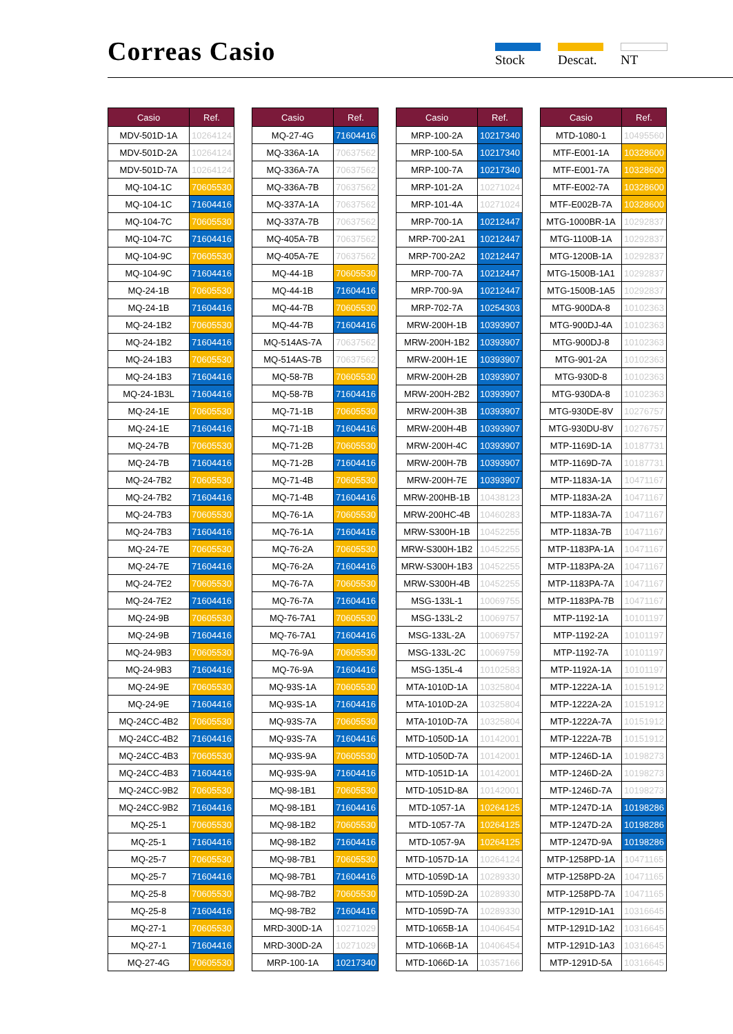Correas Casio Stock Descat. NT
| Casio | Ref. |
| --- | --- |
| MDV-501D-1A | 10264124 |
| MDV-501D-2A | 10264124 |
| MDV-501D-7A | 10264124 |
| MQ-104-1C | 70605530 |
| MQ-104-1C | 71604416 |
| MQ-104-7C | 70605530 |
| MQ-104-7C | 71604416 |
| MQ-104-9C | 70605530 |
| MQ-104-9C | 71604416 |
| MQ-24-1B | 70605530 |
| MQ-24-1B | 71604416 |
| MQ-24-1B2 | 70605530 |
| MQ-24-1B2 | 71604416 |
| MQ-24-1B3 | 70605530 |
| MQ-24-1B3 | 71604416 |
| MQ-24-1B3L | 71604416 |
| MQ-24-1E | 70605530 |
| MQ-24-1E | 71604416 |
| MQ-24-7B | 70605530 |
| MQ-24-7B | 71604416 |
| MQ-24-7B2 | 70605530 |
| MQ-24-7B2 | 71604416 |
| MQ-24-7B3 | 70605530 |
| MQ-24-7B3 | 71604416 |
| MQ-24-7E | 70605530 |
| MQ-24-7E | 71604416 |
| MQ-24-7E2 | 70605530 |
| MQ-24-7E2 | 71604416 |
| MQ-24-9B | 70605530 |
| MQ-24-9B | 71604416 |
| MQ-24-9B3 | 70605530 |
| MQ-24-9B3 | 71604416 |
| MQ-24-9E | 70605530 |
| MQ-24-9E | 71604416 |
| MQ-24CC-4B2 | 70605530 |
| MQ-24CC-4B2 | 71604416 |
| MQ-24CC-4B3 | 70605530 |
| MQ-24CC-4B3 | 71604416 |
| MQ-24CC-9B2 | 70605530 |
| MQ-24CC-9B2 | 71604416 |
| MQ-25-1 | 70605530 |
| MQ-25-1 | 71604416 |
| MQ-25-7 | 70605530 |
| MQ-25-7 | 71604416 |
| MQ-25-8 | 70605530 |
| MQ-25-8 | 71604416 |
| MQ-27-1 | 70605530 |
| MQ-27-1 | 71604416 |
| MQ-27-4G | 70605530 |
| Casio | Ref. |
| --- | --- |
| MQ-27-4G | 71604416 |
| MQ-336A-1A | 70637562 |
| MQ-336A-7A | 70637562 |
| MQ-336A-7B | 70637562 |
| MQ-337A-1A | 70637562 |
| MQ-337A-7B | 70637562 |
| MQ-405A-7B | 70637562 |
| MQ-405A-7E | 70637562 |
| MQ-44-1B | 70605530 |
| MQ-44-1B | 71604416 |
| MQ-44-7B | 70605530 |
| MQ-44-7B | 71604416 |
| MQ-514AS-7A | 70637562 |
| MQ-514AS-7B | 70637562 |
| MQ-58-7B | 70605530 |
| MQ-58-7B | 71604416 |
| MQ-71-1B | 70605530 |
| MQ-71-1B | 71604416 |
| MQ-71-2B | 70605530 |
| MQ-71-2B | 71604416 |
| MQ-71-4B | 70605530 |
| MQ-71-4B | 71604416 |
| MQ-76-1A | 70605530 |
| MQ-76-1A | 71604416 |
| MQ-76-2A | 70605530 |
| MQ-76-2A | 71604416 |
| MQ-76-7A | 70605530 |
| MQ-76-7A | 71604416 |
| MQ-76-7A1 | 70605530 |
| MQ-76-7A1 | 71604416 |
| MQ-76-9A | 70605530 |
| MQ-76-9A | 71604416 |
| MQ-93S-1A | 70605530 |
| MQ-93S-1A | 71604416 |
| MQ-93S-7A | 70605530 |
| MQ-93S-7A | 71604416 |
| MQ-93S-9A | 70605530 |
| MQ-93S-9A | 71604416 |
| MQ-98-1B1 | 70605530 |
| MQ-98-1B1 | 71604416 |
| MQ-98-1B2 | 70605530 |
| MQ-98-1B2 | 71604416 |
| MQ-98-7B1 | 70605530 |
| MQ-98-7B1 | 71604416 |
| MQ-98-7B2 | 70605530 |
| MQ-98-7B2 | 71604416 |
| MRD-300D-1A | 10271029 |
| MRD-300D-2A | 10271029 |
| MRP-100-1A | 10217340 |
| Casio | Ref. |
| --- | --- |
| MRP-100-2A | 10217340 |
| MRP-100-5A | 10217340 |
| MRP-100-7A | 10217340 |
| MRP-101-2A | 10271024 |
| MRP-101-4A | 10271024 |
| MRP-700-1A | 10212447 |
| MRP-700-2A1 | 10212447 |
| MRP-700-2A2 | 10212447 |
| MRP-700-7A | 10212447 |
| MRP-700-9A | 10212447 |
| MRP-702-7A | 10254303 |
| MRW-200H-1B | 10393907 |
| MRW-200H-1B2 | 10393907 |
| MRW-200H-1E | 10393907 |
| MRW-200H-2B | 10393907 |
| MRW-200H-2B2 | 10393907 |
| MRW-200H-3B | 10393907 |
| MRW-200H-4B | 10393907 |
| MRW-200H-4C | 10393907 |
| MRW-200H-7B | 10393907 |
| MRW-200H-7E | 10393907 |
| MRW-200HB-1B | 10438123 |
| MRW-200HC-4B | 10460283 |
| MRW-S300H-1B | 10452255 |
| MRW-S300H-1B2 | 10452255 |
| MRW-S300H-1B3 | 10452255 |
| MRW-S300H-4B | 10452255 |
| MSG-133L-1 | 10069755 |
| MSG-133L-2 | 10069757 |
| MSG-133L-2A | 10069757 |
| MSG-133L-2C | 10069759 |
| MSG-135L-4 | 10102583 |
| MTA-1010D-1A | 10325804 |
| MTA-1010D-2A | 10325804 |
| MTA-1010D-7A | 10325804 |
| MTD-1050D-1A | 10142001 |
| MTD-1050D-7A | 10142001 |
| MTD-1051D-1A | 10142001 |
| MTD-1051D-8A | 10142001 |
| MTD-1057-1A | 10264125 |
| MTD-1057-7A | 10264125 |
| MTD-1057-9A | 10264125 |
| MTD-1057D-1A | 10264124 |
| MTD-1059D-1A | 10289330 |
| MTD-1059D-2A | 10289330 |
| MTD-1059D-7A | 10289330 |
| MTD-1065B-1A | 10406454 |
| MTD-1066B-1A | 10406454 |
| MTD-1066D-1A | 10357166 |
| Casio | Ref. |
| --- | --- |
| MTD-1080-1 | 10495560 |
| MTF-E001-1A | 10328600 |
| MTF-E001-7A | 10328600 |
| MTF-E002-7A | 10328600 |
| MTF-E002B-7A | 10328600 |
| MTG-1000BR-1A | 10292837 |
| MTG-1100B-1A | 10292837 |
| MTG-1200B-1A | 10292837 |
| MTG-1500B-1A1 | 10292837 |
| MTG-1500B-1A5 | 10292837 |
| MTG-900DA-8 | 10102363 |
| MTG-900DJ-4A | 10102363 |
| MTG-900DJ-8 | 10102363 |
| MTG-901-2A | 10102363 |
| MTG-930D-8 | 10102363 |
| MTG-930DA-8 | 10102363 |
| MTG-930DE-8V | 10276757 |
| MTG-930DU-8V | 10276757 |
| MTP-1169D-1A | 10187731 |
| MTP-1169D-7A | 10187731 |
| MTP-1183A-1A | 10471167 |
| MTP-1183A-2A | 10471167 |
| MTP-1183A-7A | 10471167 |
| MTP-1183A-7B | 10471167 |
| MTP-1183PA-1A | 10471167 |
| MTP-1183PA-2A | 10471167 |
| MTP-1183PA-7A | 10471167 |
| MTP-1183PA-7B | 10471167 |
| MTP-1192-1A | 10101197 |
| MTP-1192-2A | 10101197 |
| MTP-1192-7A | 10101197 |
| MTP-1192A-1A | 10101197 |
| MTP-1222A-1A | 10151912 |
| MTP-1222A-2A | 10151912 |
| MTP-1222A-7A | 10151912 |
| MTP-1222A-7B | 10151912 |
| MTP-1246D-1A | 10198273 |
| MTP-1246D-2A | 10198273 |
| MTP-1246D-7A | 10198273 |
| MTP-1247D-1A | 10198286 |
| MTP-1247D-2A | 10198286 |
| MTP-1247D-9A | 10198286 |
| MTP-1258PD-1A | 10471165 |
| MTP-1258PD-2A | 10471165 |
| MTP-1258PD-7A | 10471165 |
| MTP-1291D-1A1 | 10316645 |
| MTP-1291D-1A2 | 10316645 |
| MTP-1291D-1A3 | 10316645 |
| MTP-1291D-5A | 10316645 |